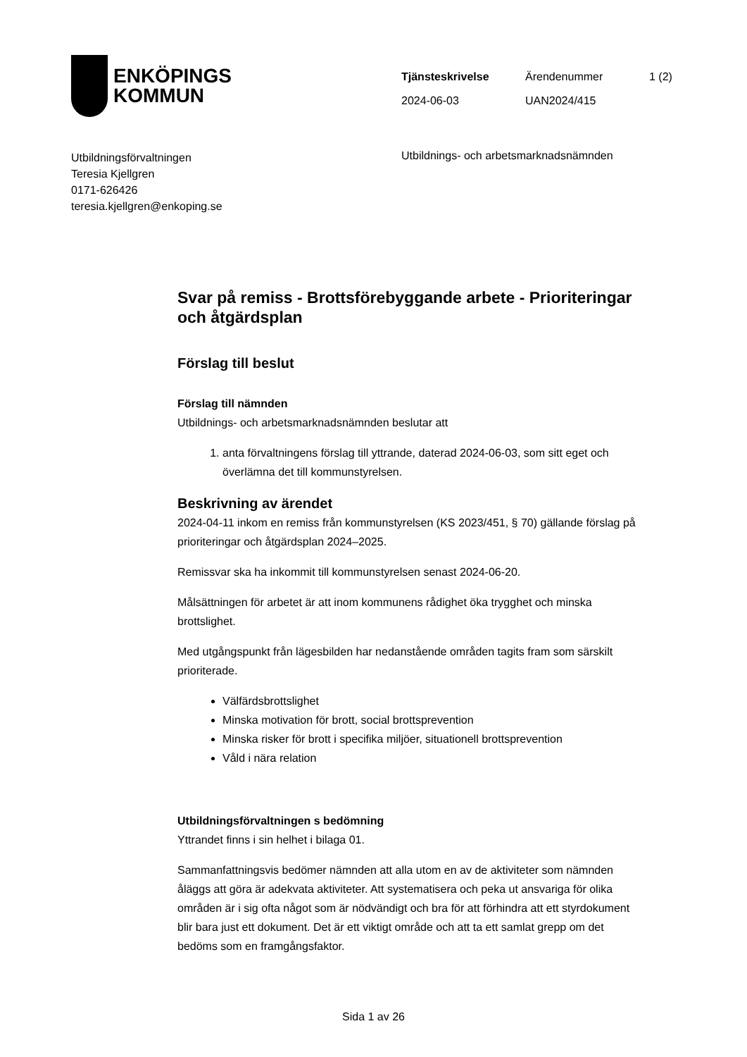ENKÖPINGS
KOMMUN
| Tjänsteskrivelse | Ärendenummer | 1 (2) |
| 2024-06-03 | UAN2024/415 | |
Utbildningsförvaltningen
Teresia Kjellgren
0171-626426
teresia.kjellgren@enkoping.se
Utbildnings- och arbetsmarknadsnämnden
Svar på remiss - Brottsförebyggande arbete - Prioriteringar och åtgärdsplan
Förslag till beslut
Förslag till nämnden
Utbildnings- och arbetsmarknadsnämnden beslutar att
1. anta förvaltningens förslag till yttrande, daterad 2024-06-03, som sitt eget och överlämna det till kommunstyrelsen.
Beskrivning av ärendet
2024-04-11 inkom en remiss från kommunstyrelsen (KS 2023/451, § 70) gällande förslag på prioriteringar och åtgärdsplan 2024–2025.
Remissvar ska ha inkommit till kommunstyrelsen senast 2024-06-20.
Målsättningen för arbetet är att inom kommunens rådighet öka trygghet och minska brottslighet.
Med utgångspunkt från lägesbilden har nedanstående områden tagits fram som särskilt prioriterade.
Välfärdsbrottslighet
Minska motivation för brott, social brottsprevention
Minska risker för brott i specifika miljöer, situationell brottsprevention
Våld i nära relation
Utbildningsförvaltningen s bedömning
Yttrandet finns i sin helhet i bilaga 01.
Sammanfattningsvis bedömer nämnden att alla utom en av de aktiviteter som nämnden åläggs att göra är adekvata aktiviteter. Att systematisera och peka ut ansvariga för olika områden är i sig ofta något som är nödvändigt och bra för att förhindra att ett styrdokument blir bara just ett dokument. Det är ett viktigt område och att ta ett samlat grepp om det bedöms som en framgångsfaktor.
Sida 1 av 26